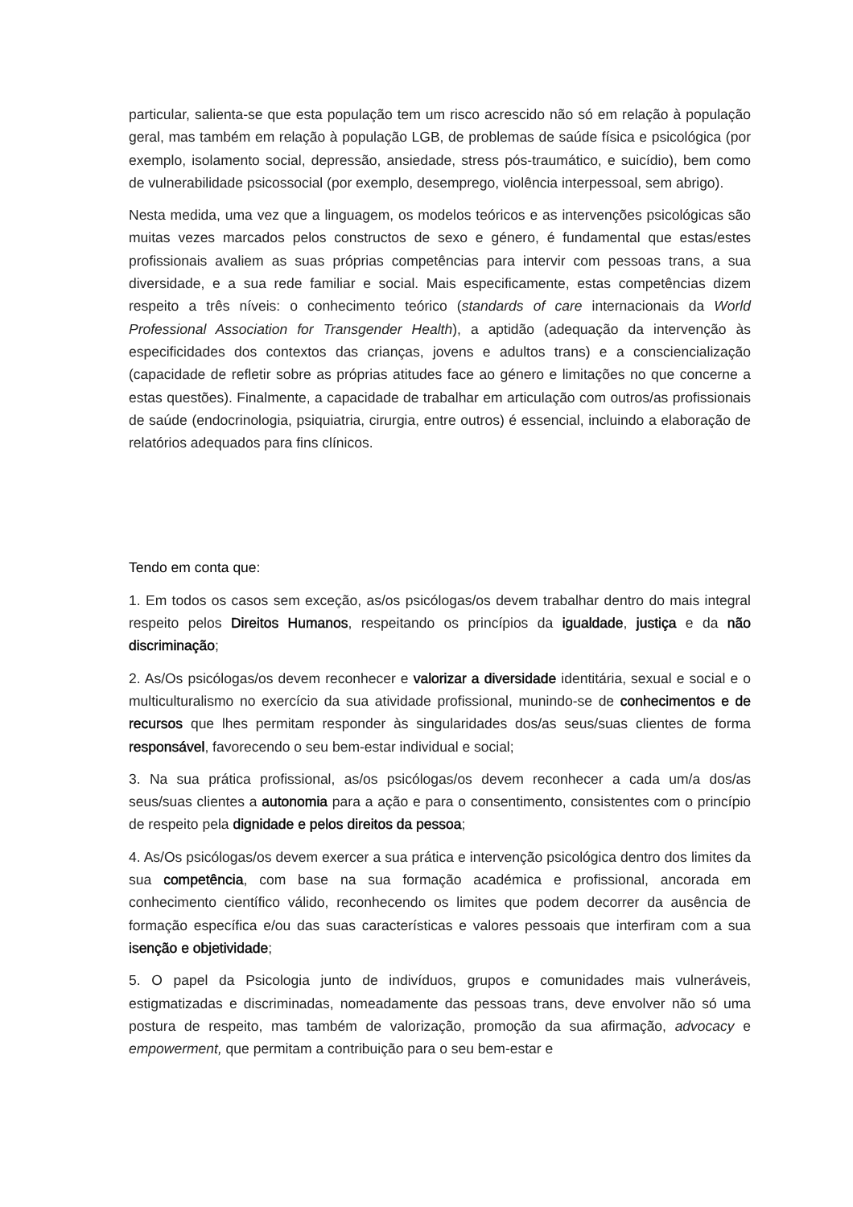particular, salienta-se que esta população tem um risco acrescido não só em relação à população geral, mas também em relação à população LGB, de problemas de saúde física e psicológica (por exemplo, isolamento social, depressão, ansiedade, stress pós-traumático, e suicídio), bem como de vulnerabilidade psicossocial (por exemplo, desemprego, violência interpessoal, sem abrigo).
Nesta medida, uma vez que a linguagem, os modelos teóricos e as intervenções psicológicas são muitas vezes marcados pelos constructos de sexo e género, é fundamental que estas/estes profissionais avaliem as suas próprias competências para intervir com pessoas trans, a sua diversidade, e a sua rede familiar e social. Mais especificamente, estas competências dizem respeito a três níveis: o conhecimento teórico (standards of care internacionais da World Professional Association for Transgender Health), a aptidão (adequação da intervenção às especificidades dos contextos das crianças, jovens e adultos trans) e a consciencialização (capacidade de refletir sobre as próprias atitudes face ao género e limitações no que concerne a estas questões). Finalmente, a capacidade de trabalhar em articulação com outros/as profissionais de saúde (endocrinologia, psiquiatria, cirurgia, entre outros) é essencial, incluindo a elaboração de relatórios adequados para fins clínicos.
Tendo em conta que:
1. Em todos os casos sem exceção, as/os psicólogas/os devem trabalhar dentro do mais integral respeito pelos Direitos Humanos, respeitando os princípios da igualdade, justiça e da não discriminação;
2. As/Os psicólogas/os devem reconhecer e valorizar a diversidade identitária, sexual e social e o multiculturalismo no exercício da sua atividade profissional, munindo-se de conhecimentos e de recursos que lhes permitam responder às singularidades dos/as seus/suas clientes de forma responsável, favorecendo o seu bem-estar individual e social;
3. Na sua prática profissional, as/os psicólogas/os devem reconhecer a cada um/a dos/as seus/suas clientes a autonomia para a ação e para o consentimento, consistentes com o princípio de respeito pela dignidade e pelos direitos da pessoa;
4. As/Os psicólogas/os devem exercer a sua prática e intervenção psicológica dentro dos limites da sua competência, com base na sua formação académica e profissional, ancorada em conhecimento científico válido, reconhecendo os limites que podem decorrer da ausência de formação específica e/ou das suas características e valores pessoais que interfiram com a sua isenção e objetividade;
5. O papel da Psicologia junto de indivíduos, grupos e comunidades mais vulneráveis, estigmatizadas e discriminadas, nomeadamente das pessoas trans, deve envolver não só uma postura de respeito, mas também de valorização, promoção da sua afirmação, advocacy e empowerment, que permitam a contribuição para o seu bem-estar e